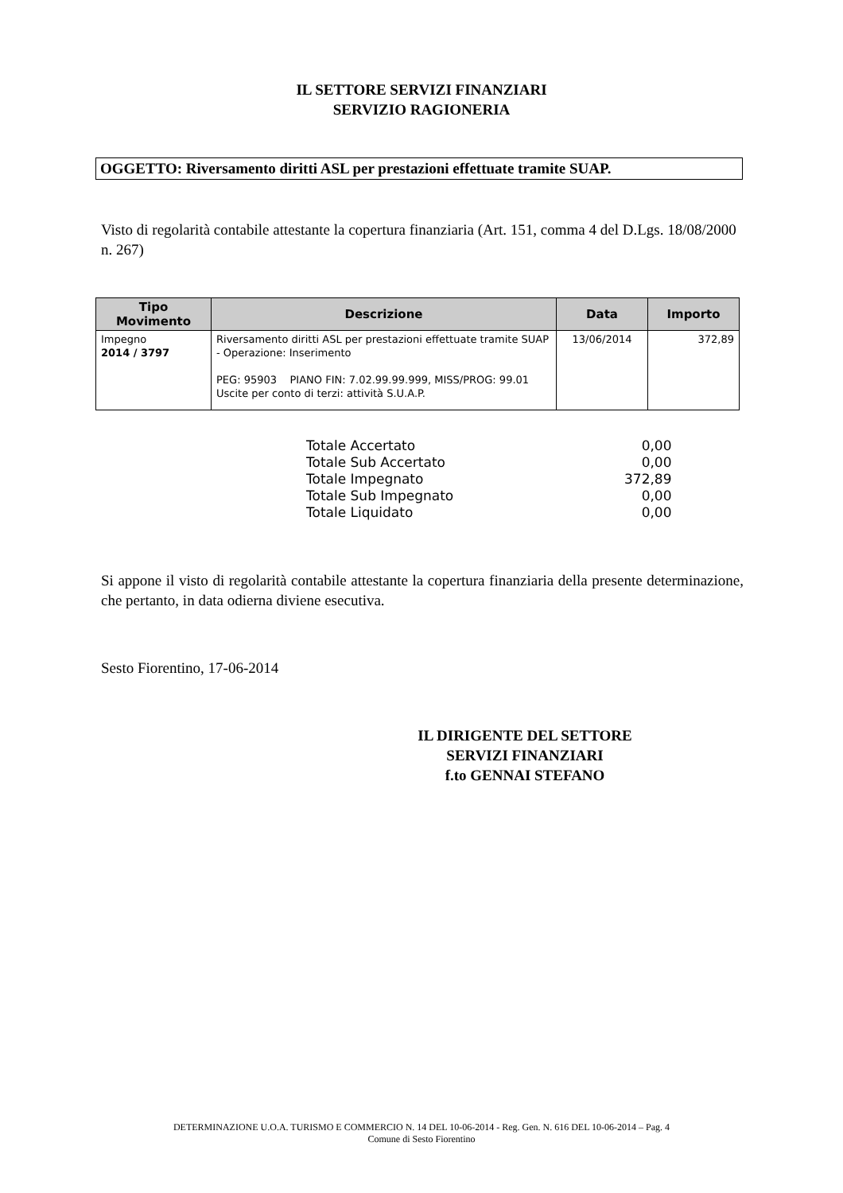IL SETTORE SERVIZI FINANZIARI
SERVIZIO RAGIONERIA
OGGETTO: Riversamento diritti ASL per prestazioni effettuate tramite SUAP.
Visto di regolarità contabile attestante la copertura finanziaria (Art. 151, comma 4 del D.Lgs. 18/08/2000 n. 267)
| Tipo Movimento | Descrizione | Data | Importo |
| --- | --- | --- | --- |
| Impegno 2014 / 3797 | Riversamento diritti ASL per prestazioni effettuate tramite SUAP - Operazione: Inserimento PEG: 95903 PIANO FIN: 7.02.99.99.999, MISS/PROG: 99.01 Uscite per conto di terzi: attività S.U.A.P. | 13/06/2014 | 372,89 |
| Totale Accertato | 0,00 |
| Totale Sub Accertato | 0,00 |
| Totale Impegnato | 372,89 |
| Totale Sub Impegnato | 0,00 |
| Totale Liquidato | 0,00 |
Si appone il visto di regolarità contabile attestante la copertura finanziaria della presente determinazione, che pertanto, in data odierna diviene esecutiva.
Sesto Fiorentino, 17-06-2014
IL DIRIGENTE DEL SETTORE
SERVIZI FINANZIARI
f.to GENNAI STEFANO
DETERMINAZIONE U.O.A. TURISMO E COMMERCIO N. 14 DEL 10-06-2014 - Reg. Gen. N. 616 DEL 10-06-2014 – Pag. 4
Comune di Sesto Fiorentino